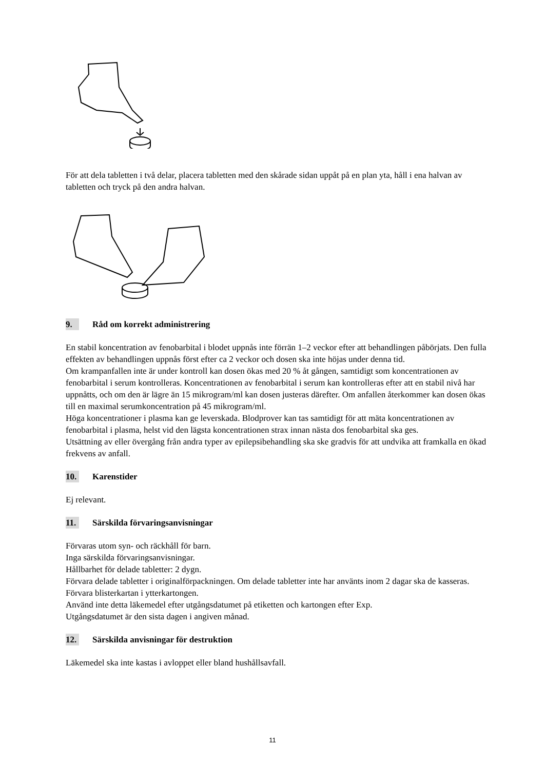För att dela tabletten i två delar, placera tabletten med den skårade sidan uppåt på en plan yta, håll i ena halvan av tabletten och tryck på den andra halvan.
9. Råd om korrekt administrering
En stabil koncentration av fenobarbital i blodet uppnås inte förrän 1–2 veckor efter att behandlingen påbörjats. Den fulla effekten av behandlingen uppnås först efter ca 2 veckor och dosen ska inte höjas under denna tid.
Om krampanfallen inte är under kontroll kan dosen ökas med 20 % åt gången, samtidigt som koncentrationen av fenobarbital i serum kontrolleras. Koncentrationen av fenobarbital i serum kan kontrolleras efter att en stabil nivå har uppnåtts, och om den är lägre än 15 mikrogram/ml kan dosen justeras därefter. Om anfallen återkommer kan dosen ökas till en maximal serumkoncentration på 45 mikrogram/ml.
Höga koncentrationer i plasma kan ge leverskada. Blodprover kan tas samtidigt för att mäta koncentrationen av fenobarbital i plasma, helst vid den lägsta koncentrationen strax innan nästa dos fenobarbital ska ges.
Utsättning av eller övergång från andra typer av epilepsibehandling ska ske gradvis för att undvika att framkalla en ökad frekvens av anfall.
10. Karenstider
Ej relevant.
11. Särskilda förvaringsanvisningar
Förvaras utom syn- och räckhåll för barn.
Inga särskilda förvaringsanvisningar.
Hållbarhet för delade tabletter: 2 dygn.
Förvara delade tabletter i originalförpackningen. Om delade tabletter inte har använts inom 2 dagar ska de kasseras. Förvara blisterkartan i ytterkartongen.
Använd inte detta läkemedel efter utgångsdatumet på etiketten och kartongen efter Exp.
Utgångsdatumet är den sista dagen i angiven månad.
12. Särskilda anvisningar för destruktion
Läkemedel ska inte kastas i avloppet eller bland hushållsavfall.
11